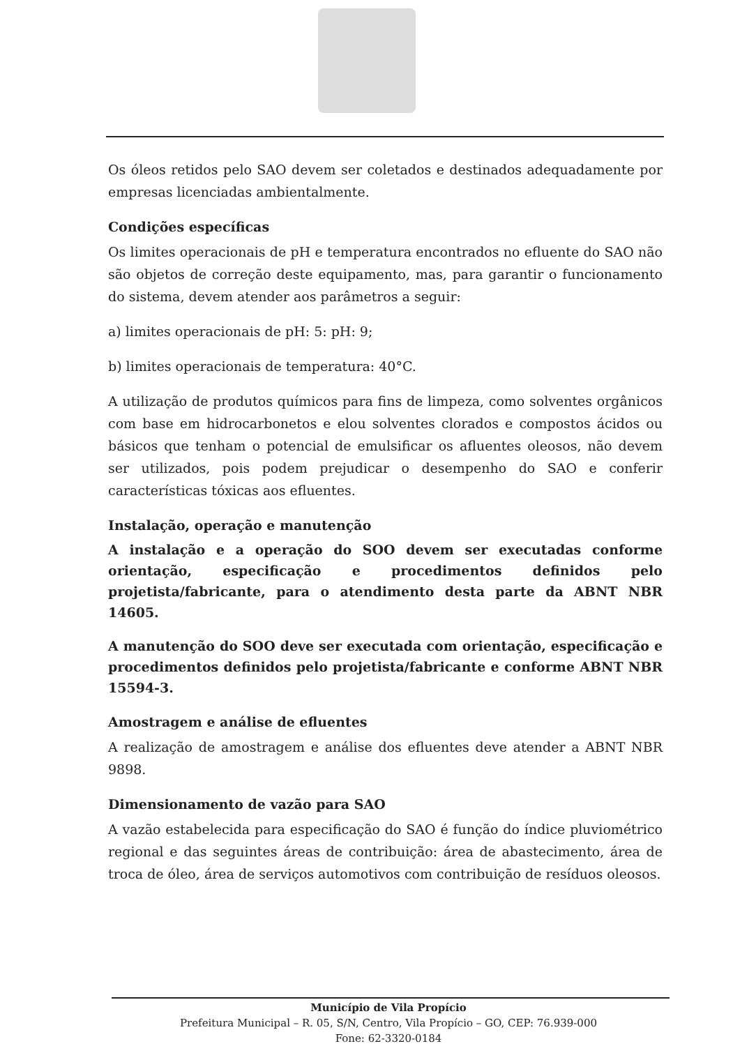Os óleos retidos pelo SAO devem ser coletados e destinados adequadamente por empresas licenciadas ambientalmente.
Condições específicas
Os limites operacionais de pH e temperatura encontrados no efluente do SAO não são objetos de correção deste equipamento, mas, para garantir o funcionamento do sistema, devem atender aos parâmetros a seguir:
a) limites operacionais de pH: 5: pH: 9;
b) limites operacionais de temperatura: 40°C.
A utilização de produtos químicos para fins de limpeza, como solventes orgânicos com base em hidrocarbonetos e elou solventes clorados e compostos ácidos ou básicos que tenham o potencial de emulsificar os afluentes oleosos, não devem ser utilizados, pois podem prejudicar o desempenho do SAO e conferir características tóxicas aos efluentes.
Instalação, operação e manutenção
A instalação e a operação do SOO devem ser executadas conforme orientação, especificação e procedimentos definidos pelo projetista/fabricante, para o atendimento desta parte da ABNT NBR 14605.
A manutenção do SOO deve ser executada com orientação, especificação e procedimentos definidos pelo projetista/fabricante e conforme ABNT NBR 15594-3.
Amostragem e análise de efluentes
A realização de amostragem e análise dos efluentes deve atender a ABNT NBR 9898.
Dimensionamento de vazão para SAO
A vazão estabelecida para especificação do SAO é função do índice pluviométrico regional e das seguintes áreas de contribuição: área de abastecimento, área de troca de óleo, área de serviços automotivos com contribuição de resíduos oleosos.
Município de Vila Propício
Prefeitura Municipal – R. 05, S/N, Centro, Vila Propício – GO, CEP: 76.939-000
Fone: 62-3320-0184